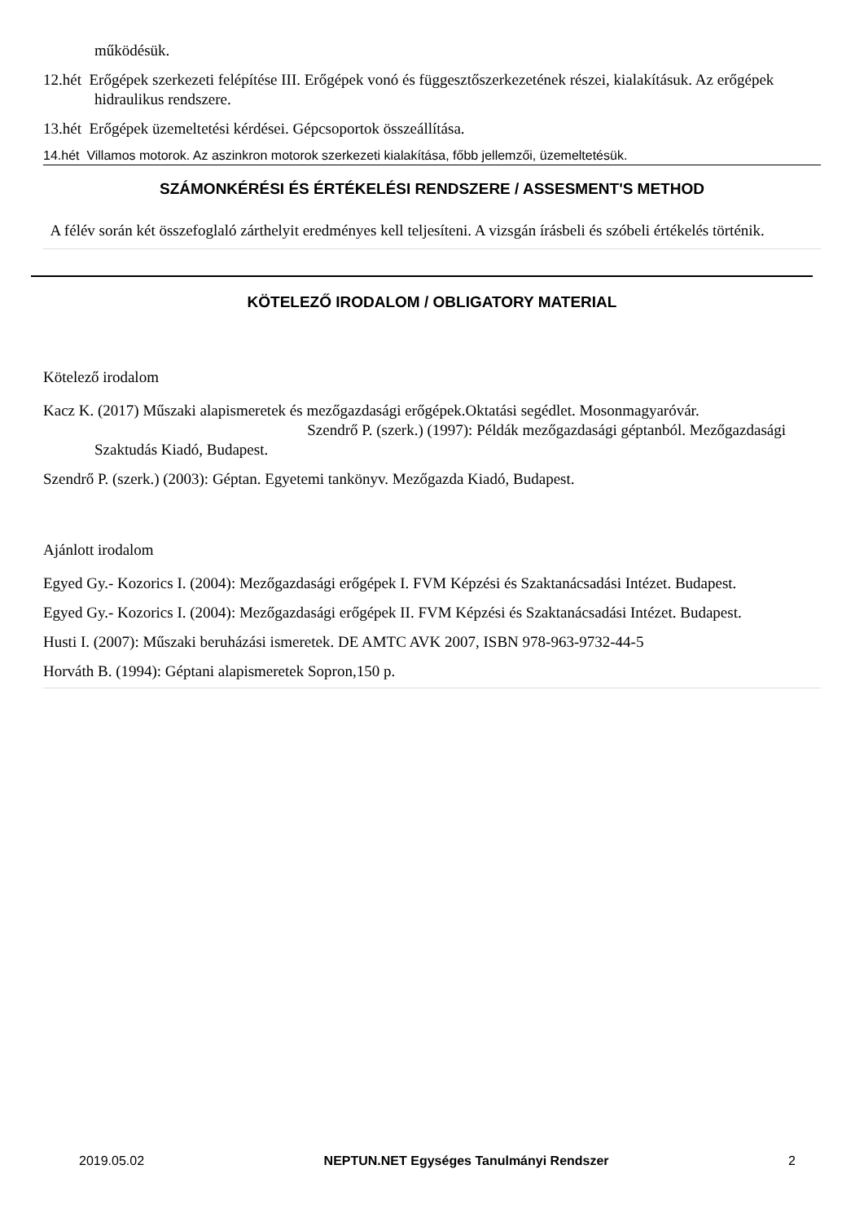működésük.
12.hét Erőgépek szerkezeti felépítése III. Erőgépek vonó és függesztőszerkezetének részei, kialakításuk. Az erőgépek hidraulikus rendszere.
13.hét Erőgépek üzemeltetési kérdései. Gépcsoportok összeállítása.
14.hét Villamos motorok. Az aszinkron motorok szerkezeti kialakítása, főbb jellemzői, üzemeltetésük.
SZÁMONKÉRÉSI ÉS ÉRTÉKELÉSI RENDSZERE / ASSESMENT'S METHOD
A félév során két összefoglaló zárthelyit eredményes kell teljesíteni. A vizsgán írásbeli és szóbeli értékelés történik.
KÖTELEZŐ IRODALOM / OBLIGATORY MATERIAL
Kötelező irodalom
Kacz K. (2017) Műszaki alapismeretek és mezőgazdasági erőgépek.Oktatási segédlet. Mosonmagyaróvár. Szendrő P. (szerk.) (1997): Példák mezőgazdasági géptanból. Mezőgazdasági Szaktudás Kiadó, Budapest.
Szendrő P. (szerk.) (2003): Géptan. Egyetemi tankönyv. Mezőgazda Kiadó, Budapest.
Ajánlott irodalom
Egyed Gy.- Kozorics I. (2004): Mezőgazdasági erőgépek I. FVM Képzési és Szaktanácsadási Intézet. Budapest.
Egyed Gy.- Kozorics I. (2004): Mezőgazdasági erőgépek II. FVM Képzési és Szaktanácsadási Intézet. Budapest.
Husti I. (2007): Műszaki beruházási ismeretek. DE AMTC AVK 2007, ISBN 978-963-9732-44-5
Horváth B. (1994): Géptani alapismeretek Sopron,150 p.
2019.05.02 NEPTUN.NET Egységes Tanulmányi Rendszer 2